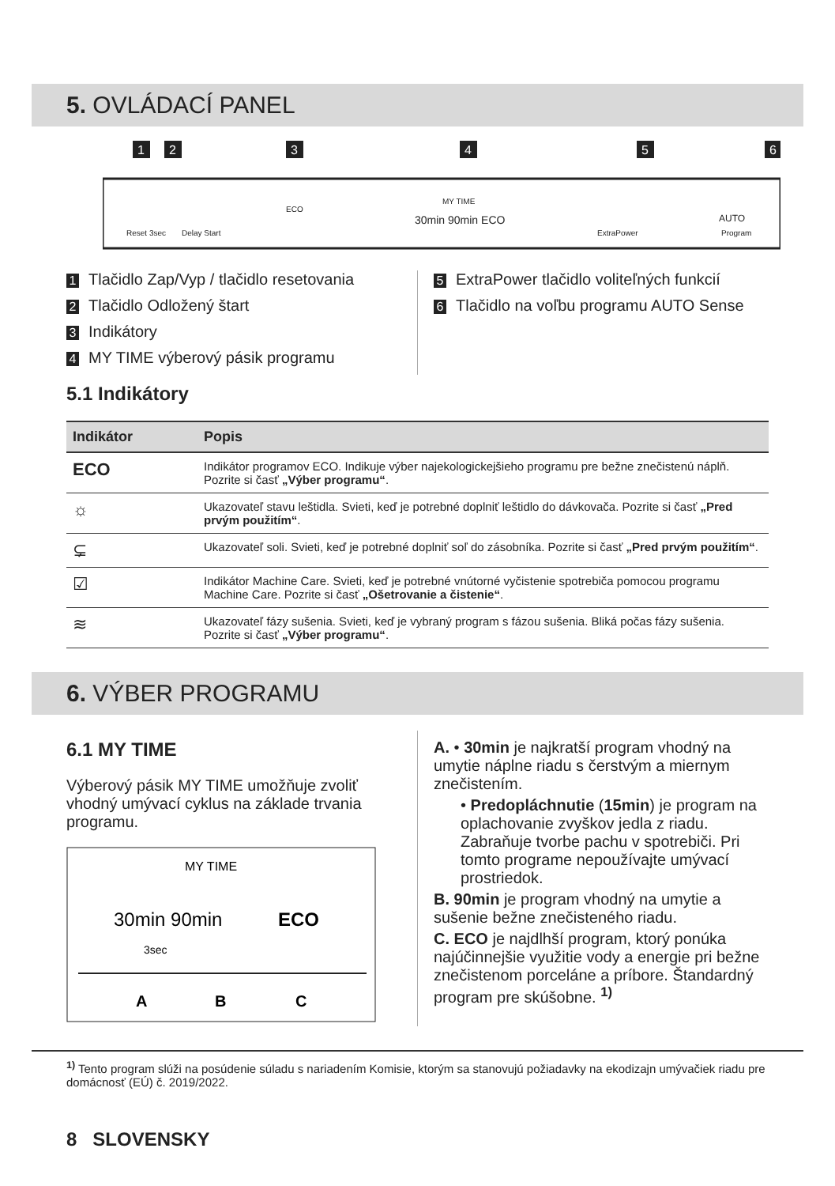5. OVLÁDACÍ PANEL
1
2
3
4
5
6
Reset 3sec
Delay Start
ECO
MY TIME
30min 90min ECO
ExtraPower
AUTO
Program
1 Tlačidlo Zap/Vyp / tlačidlo resetovania
2 Tlačidlo Odložený štart
3 Indikátory
4 MY TIME výberový pásik programu
5 ExtraPower tlačidlo voliteľných funkcií
6 Tlačidlo na voľbu programu AUTO Sense
5.1 Indikátory
| Indikátor | Popis |
| --- | --- |
| ECO | Indikátor programov ECO. Indikuje výber najekologickejšieho programu pre bežne znečistenú náplň. Pozrite si časť „Výber programu“ . |
| ☼ | Ukazovateľ stavu leštidla. Svieti, keď je potrebné doplniť leštidlo do dávkovača. Pozrite si časť „Pred prvým použitím“ . |
| ⊊ | Ukazovateľ soli. Svieti, keď je potrebné doplniť soľ do zásobníka. Pozrite si časť „Pred prvým použitím“ . |
| ☑ | Indikátor Machine Care. Svieti, keď je potrebné vnútorné vyčistenie spotrebiča pomocou programu Machine Care. Pozrite si časť „Ošetrovanie a čistenie“ . |
| ≋ | Ukazovateľ fázy sušenia. Svieti, keď je vybraný program s fázou sušenia. Bliká počas fázy sušenia. Pozrite si časť „Výber programu“ . |
6. VÝBER PROGRAMU
6.1 MY TIME
Výberový pásik MY TIME umožňuje zvoliť vhodný umývací cyklus na základe trvania programu.
MY TIME
30min 90min
ECO
3sec
A
B
C
A. • 30min je najkratší program vhodný na umytie náplne riadu s čerstvým a miernym znečistením.
• Predopláchnutie (15min) je program na oplachovanie zvyškov jedla z riadu. Zabraňuje tvorbe pachu v spotrebiči. Pri tomto programe nepoužívajte umývací prostriedok.
B. 90min je program vhodný na umytie a sušenie bežne znečisteného riadu.
C. ECO je najdlhší program, ktorý ponúka najúčinnejšie využitie vody a energie pri bežne znečistenom porceláne a príbore. Štandardný program pre skúšobne. <sup>1)</sup>
<sup>1)</sup> Tento program slúži na posúdenie súladu s nariadením Komisie, ktorým sa stanovujú požiadavky na ekodizajn umývačiek riadu pre domácnosť (EÚ) č. 2019/2022.
8 SLOVENSKY